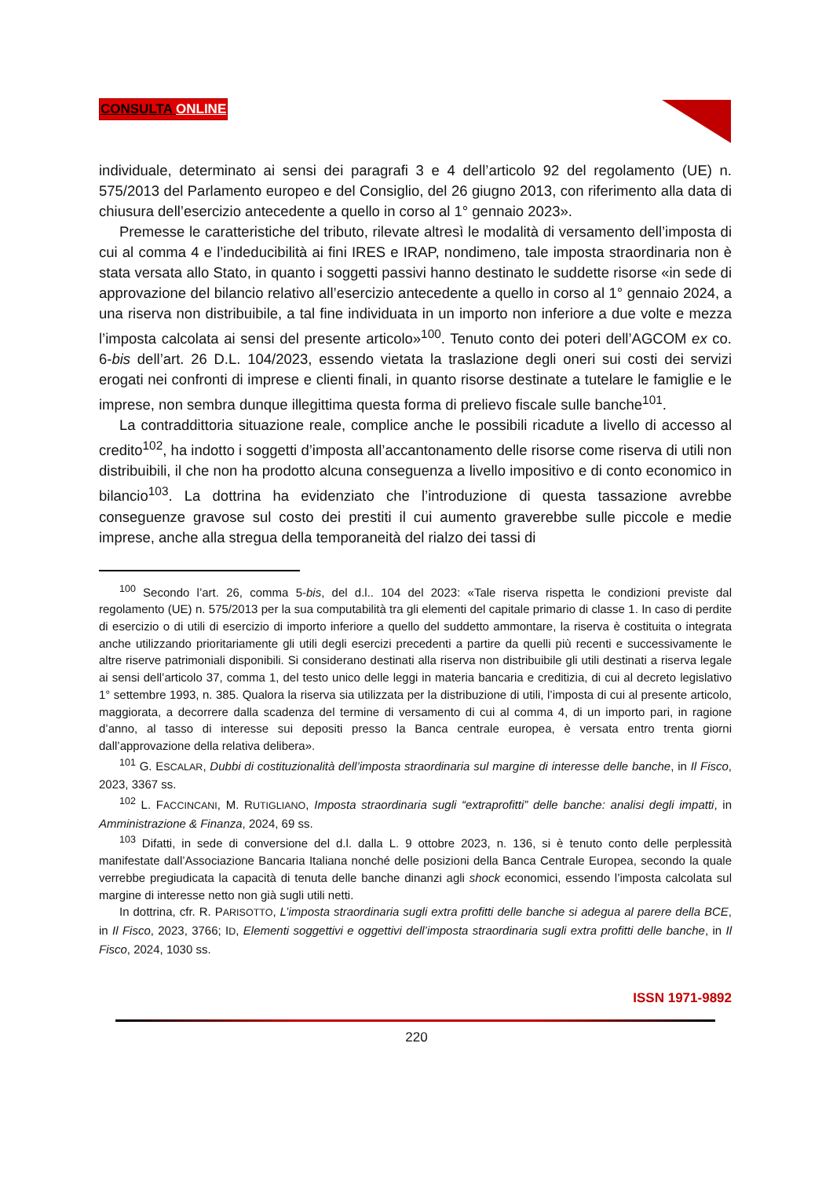CONSULTA ONLINE
individuale, determinato ai sensi dei paragrafi 3 e 4 dell’articolo 92 del regolamento (UE) n. 575/2013 del Parlamento europeo e del Consiglio, del 26 giugno 2013, con riferimento alla data di chiusura dell’esercizio antecedente a quello in corso al 1° gennaio 2023».
Premesse le caratteristiche del tributo, rilevate altresì le modalità di versamento dell’imposta di cui al comma 4 e l’indeducibilità ai fini IRES e IRAP, nondimeno, tale imposta straordinaria non è stata versata allo Stato, in quanto i soggetti passivi hanno destinato le suddette risorse «in sede di approvazione del bilancio relativo all’esercizio antecedente a quello in corso al 1° gennaio 2024, a una riserva non distribuibile, a tal fine individuata in un importo non inferiore a due volte e mezza l’imposta calcolata ai sensi del presente articolo»<sup>100</sup>. Tenuto conto dei poteri dell’AGCOM ex co. 6-bis dell’art. 26 D.L. 104/2023, essendo vietata la traslazione degli oneri sui costi dei servizi erogati nei confronti di imprese e clienti finali, in quanto risorse destinate a tutelare le famiglie e le imprese, non sembra dunque illegittima questa forma di prelievo fiscale sulle banche<sup>101</sup>.
La contraddittoria situazione reale, complice anche le possibili ricadute a livello di accesso al credito<sup>102</sup>, ha indotto i soggetti d’imposta all’accantonamento delle risorse come riserva di utili non distribuibili, il che non ha prodotto alcuna conseguenza a livello impositivo e di conto economico in bilancio<sup>103</sup>. La dottrina ha evidenziato che l’introduzione di questa tassazione avrebbe conseguenze gravose sul costo dei prestiti il cui aumento graverebbe sulle piccole e medie imprese, anche alla stregua della temporaneità del rialzo dei tassi di
<sup>100</sup> Secondo l’art. 26, comma 5-bis, del d.l.. 104 del 2023: «Tale riserva rispetta le condizioni previste dal regolamento (UE) n. 575/2013 per la sua computabilità tra gli elementi del capitale primario di classe 1. In caso di perdite di esercizio o di utili di esercizio di importo inferiore a quello del suddetto ammontare, la riserva è costituita o integrata anche utilizzando prioritariamente gli utili degli esercizi precedenti a partire da quelli più recenti e successivamente le altre riserve patrimoniali disponibili. Si considerano destinati alla riserva non distribuibile gli utili destinati a riserva legale ai sensi dell’articolo 37, comma 1, del testo unico delle leggi in materia bancaria e creditizia, di cui al decreto legislativo 1° settembre 1993, n. 385. Qualora la riserva sia utilizzata per la distribuzione di utili, l’imposta di cui al presente articolo, maggiorata, a decorrere dalla scadenza del termine di versamento di cui al comma 4, di un importo pari, in ragione d’anno, al tasso di interesse sui depositi presso la Banca centrale europea, è versata entro trenta giorni dall’approvazione della relativa delibera».
<sup>101</sup> G. ESCALAR, Dubbi di costituzionalità dell’imposta straordinaria sul margine di interesse delle banche, in Il Fisco, 2023, 3367 ss.
<sup>102</sup> L. FACCINCANI, M. RUTIGLIANO, Imposta straordinaria sugli “extraprofitti” delle banche: analisi degli impatti, in Amministrazione & Finanza, 2024, 69 ss.
<sup>103</sup> Difatti, in sede di conversione del d.l. dalla L. 9 ottobre 2023, n. 136, si è tenuto conto delle perplessità manifestate dall’Associazione Bancaria Italiana nonché delle posizioni della Banca Centrale Europea, secondo la quale verrebbe pregiudicata la capacità di tenuta delle banche dinanzi agli shock economici, essendo l’imposta calcolata sul margine di interesse netto non già sugli utili netti.
In dottrina, cfr. R. PARISOTTO, L’imposta straordinaria sugli extra profitti delle banche si adegua al parere della BCE, in Il Fisco, 2023, 3766; ID, Elementi soggettivi e oggettivi dell’imposta straordinaria sugli extra profitti delle banche, in Il Fisco, 2024, 1030 ss.
ISSN 1971-9892
220